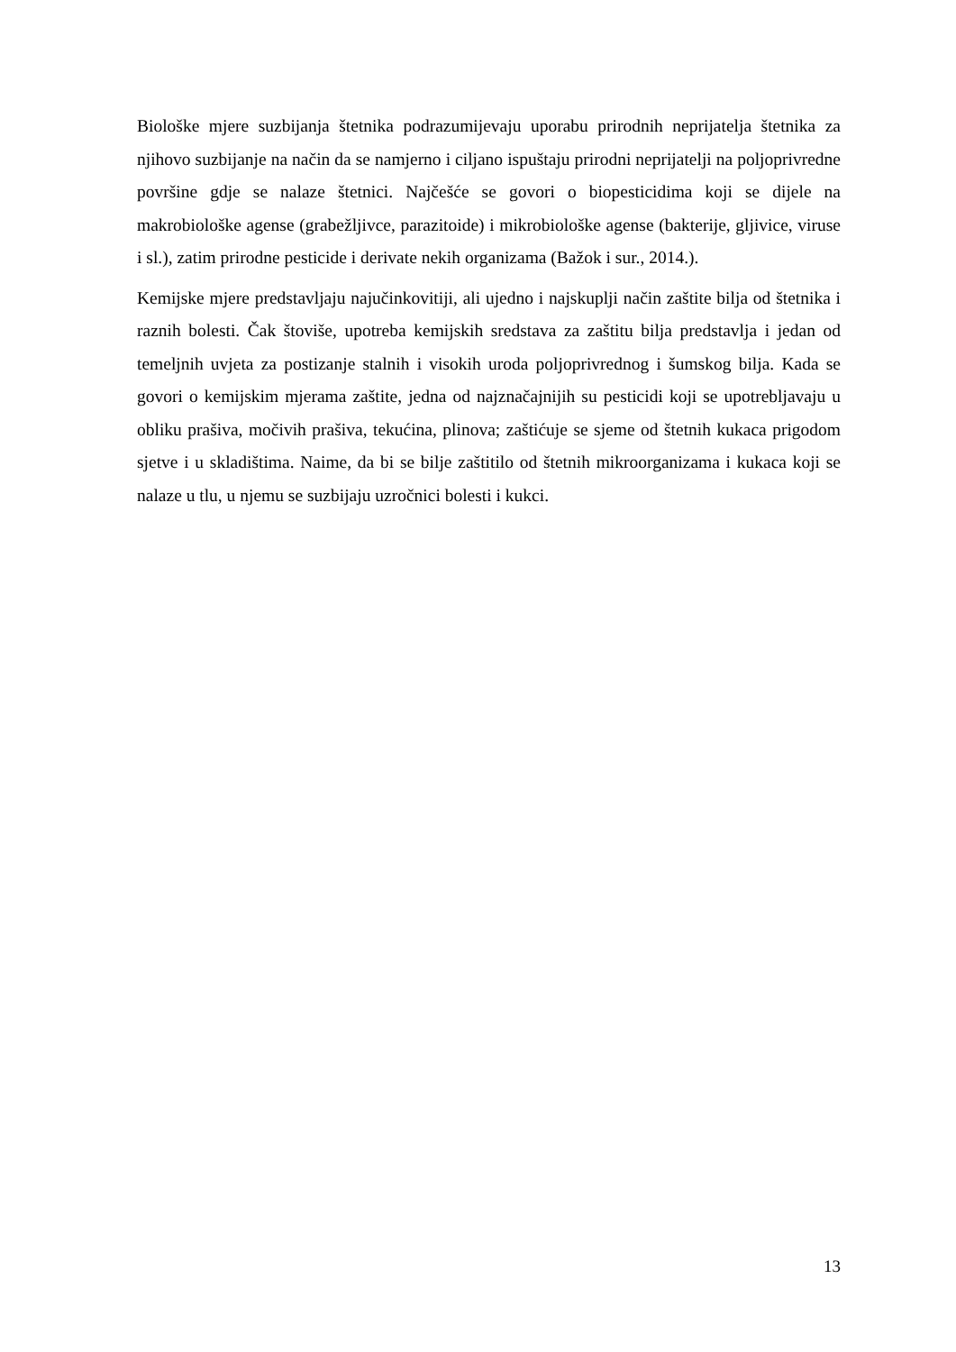Biološke mjere suzbijanja štetnika podrazumijevaju uporabu prirodnih neprijatelja štetnika za njihovo suzbijanje na način da se namjerno i ciljano ispuštaju prirodni neprijatelji na poljoprivredne površine gdje se nalaze štetnici. Najčešće se govori o biopesticidima koji se dijele na makrobiološke agense (grabežljivce, parazitoide) i mikrobiološke agense (bakterije, gljivice, viruse i sl.), zatim prirodne pesticide i derivate nekih organizama (Bažok i sur., 2014.).
Kemijske mjere predstavljaju najučinkovitiji, ali ujedno i najskuplji način zaštite bilja od štetnika i raznih bolesti. Čak štoviše, upotreba kemijskih sredstava za zaštitu bilja predstavlja i jedan od temeljnih uvjeta za postizanje stalnih i visokih uroda poljoprivrednog i šumskog bilja. Kada se govori o kemijskim mjerama zaštite, jedna od najznačajnijih su pesticidi koji se upotrebljavaju u obliku prašiva, močivih prašiva, tekućina, plinova; zaštićuje se sjeme od štetnih kukaca prigodom sjetve i u skladištima. Naime, da bi se bilje zaštitilo od štetnih mikroorganizama i kukaca koji se nalaze u tlu, u njemu se suzbijaju uzročnici bolesti i kukci.
13